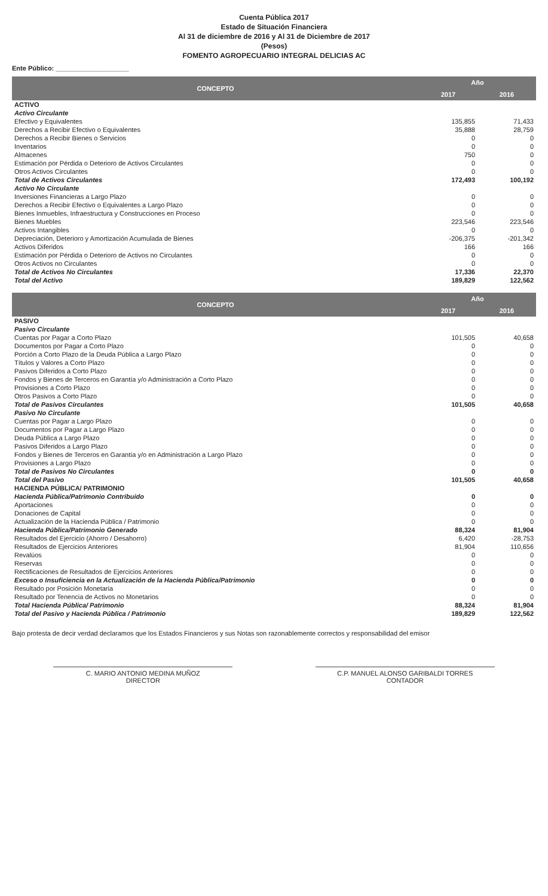Cuenta Pública 2017
Estado de Situación Financiera
Al 31 de diciembre de 2016 y Al 31 de Diciembre de 2017
(Pesos)
FOMENTO AGROPECUARIO INTEGRAL DELICIAS AC
Ente Público: ____________________
| CONCEPTO | Año | |
| --- | --- | --- |
| | 2017 | 2016 |
| ACTIVO | | |
| Activo Circulante | | |
| Efectivo y Equivalentes | 135,855 | 71,433 |
| Derechos a Recibir Efectivo o Equivalentes | 35,888 | 28,759 |
| Derechos a Recibir Bienes o Servicios | 0 | 0 |
| Inventarios | 0 | 0 |
| Almacenes | 750 | 0 |
| Estimación por Pérdida o Deterioro de Activos Circulantes | 0 | 0 |
| Otros Activos Circulantes | 0 | 0 |
| Total de Activos Circulantes | 172,493 | 100,192 |
| Activo No Circulante | | |
| Inversiones Financieras a Largo Plazo | 0 | 0 |
| Derechos a Recibir Efectivo o Equivalentes a Largo Plazo | 0 | 0 |
| Bienes Inmuebles, Infraestructura y Construcciones en Proceso | 0 | 0 |
| Bienes Muebles | 223,546 | 223,546 |
| Activos Intangibles | 0 | 0 |
| Depreciación, Deterioro y Amortización Acumulada de Bienes | -206,375 | -201,342 |
| Activos Diferidos | 166 | 166 |
| Estimación por Pérdida o Deterioro de Activos no Circulantes | 0 | 0 |
| Otros Activos no Circulantes | 0 | 0 |
| Total de Activos No Circulantes | 17,336 | 22,370 |
| Total del Activo | 189,829 | 122,562 |
| CONCEPTO | Año | |
| --- | --- | --- |
| | 2017 | 2016 |
| PASIVO | | |
| Pasivo Circulante | | |
| Cuentas por Pagar a Corto Plazo | 101,505 | 40,658 |
| Documentos por Pagar a Corto Plazo | 0 | 0 |
| Porción a Corto Plazo de la Deuda Pública a Largo Plazo | 0 | 0 |
| Títulos y Valores a Corto Plazo | 0 | 0 |
| Pasivos Diferidos a Corto Plazo | 0 | 0 |
| Fondos y Bienes de Terceros en Garantía y/o Administración a Corto Plazo | 0 | 0 |
| Provisiones a Corto Plazo | 0 | 0 |
| Otros Pasivos a Corto Plazo | 0 | 0 |
| Total de Pasivos Circulantes | 101,505 | 40,658 |
| Pasivo No Circulante | | |
| Cuentas por Pagar a Largo Plazo | 0 | 0 |
| Documentos por Pagar a Largo Plazo | 0 | 0 |
| Deuda Pública a Largo Plazo | 0 | 0 |
| Pasivos Diferidos a Largo Plazo | 0 | 0 |
| Fondos y Bienes de Terceros en Garantía y/o en Administración a Largo Plazo | 0 | 0 |
| Provisiones a Largo Plazo | 0 | 0 |
| Total de Pasivos No Circulantes | 0 | 0 |
| Total del Pasivo | 101,505 | 40,658 |
| HACIENDA PÚBLICA/ PATRIMONIO | | |
| Hacienda Pública/Patrimonio Contribuido | 0 | 0 |
| Aportaciones | 0 | 0 |
| Donaciones de Capital | 0 | 0 |
| Actualización de la Hacienda Pública / Patrimonio | 0 | 0 |
| Hacienda Pública/Patrimonio Generado | 88,324 | 81,904 |
| Resultados del Ejercicio (Ahorro / Desahorro) | 6,420 | -28,753 |
| Resultados de Ejercicios Anteriores | 81,904 | 110,656 |
| Revalúos | 0 | 0 |
| Reservas | 0 | 0 |
| Rectificaciones de Resultados de Ejercicios Anteriores | 0 | 0 |
| Exceso o Insuficiencia en la Actualización de la Hacienda Pública/Patrimonio | 0 | 0 |
| Resultado por Posición Monetaria | 0 | 0 |
| Resultado por Tenencia de Activos no Monetarios | 0 | 0 |
| Total Hacienda Pública/ Patrimonio | 88,324 | 81,904 |
| Total del Pasivo y Hacienda Pública / Patrimonio | 189,829 | 122,562 |
Bajo protesta de decir verdad declaramos que los Estados Financieros y sus Notas son razonablemente correctos y responsabilidad del emisor
C. MARIO ANTONIO MEDINA MUÑOZ
DIRECTOR
C.P. MANUEL ALONSO GARIBALDI TORRES
CONTADOR